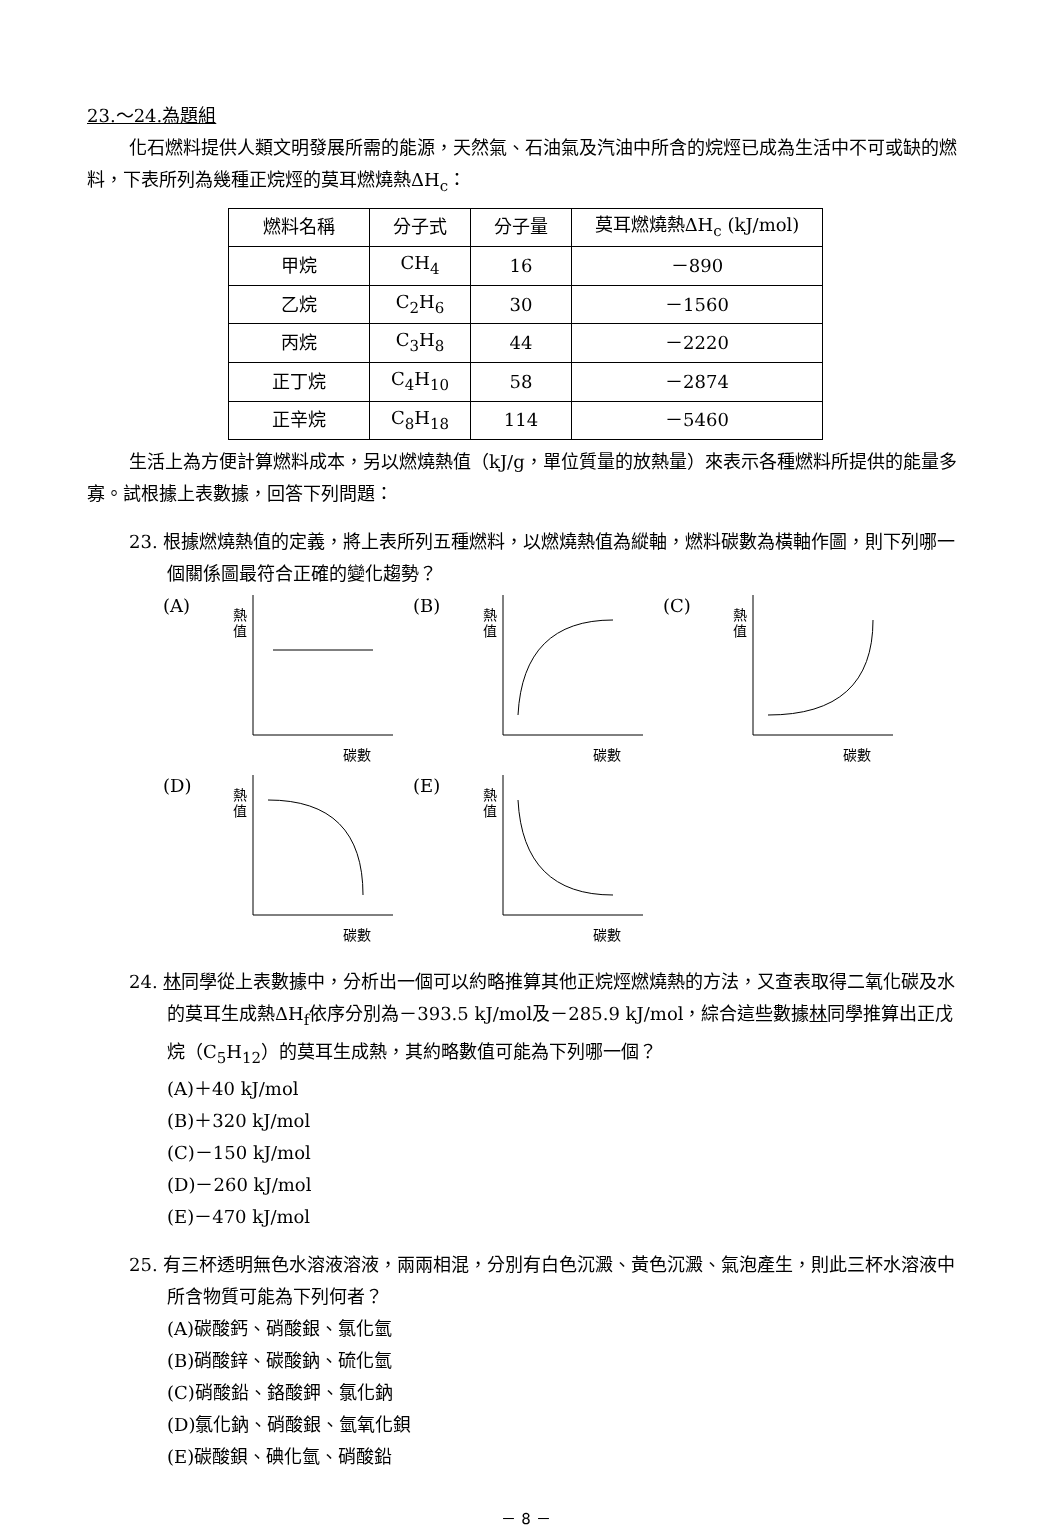23.～24.為題組
化石燃料提供人類文明發展所需的能源，天然氣、石油氣及汽油中所含的烷烴已成為生活中不可或缺的燃料，下表所列為幾種正烷烴的莫耳燃燒熱ΔH<sub>c</sub>：
| 燃料名稱 | 分子式 | 分子量 | 莫耳燃燒熱ΔH<sub>c</sub> (kJ/mol) |
| 甲烷 | CH<sub>4</sub> | 16 | －890 |
| 乙烷 | C<sub>2</sub>H<sub>6</sub> | 30 | －1560 |
| 丙烷 | C<sub>3</sub>H<sub>8</sub> | 44 | －2220 |
| 正丁烷 | C<sub>4</sub>H<sub>10</sub> | 58 | －2874 |
| 正辛烷 | C<sub>8</sub>H<sub>18</sub> | 114 | －5460 |
生活上為方便計算燃料成本，另以燃燒熱值（kJ/g，單位質量的放熱量）來表示各種燃料所提供的能量多寡。試根據上表數據，回答下列問題：
23. 根據燃燒熱值的定義，將上表所列五種燃料，以燃燒熱值為縱軸，燃料碳數為橫軸作圖，則下列哪一個關係圖最符合正確的變化趨勢？
(A)
熱
值
碳數
(B)
熱
值
碳數
(C)
熱
值
碳數
(D)
熱
值
碳數
(E)
熱
值
碳數
24. 林同學從上表數據中，分析出一個可以約略推算其他正烷烴燃燒熱的方法，又查表取得二氧化碳及水的莫耳生成熱ΔH<sub>f</sub>依序分別為－393.5 kJ/mol及－285.9 kJ/mol，綜合這些數據林同學推算出正戊烷（C<sub>5</sub>H<sub>12</sub>）的莫耳生成熱，其約略數值可能為下列哪一個？
(A)＋40 kJ/mol
(B)＋320 kJ/mol
(C)－150 kJ/mol
(D)－260 kJ/mol
(E)－470 kJ/mol
25. 有三杯透明無色水溶液溶液，兩兩相混，分別有白色沉澱、黃色沉澱、氣泡產生，則此三杯水溶液中所含物質可能為下列何者？
(A)碳酸鈣、硝酸銀、氯化氫
(B)硝酸鋅、碳酸鈉、硫化氫
(C)硝酸鉛、鉻酸鉀、氯化鈉
(D)氯化鈉、硝酸銀、氫氧化鋇
(E)碳酸鋇、碘化氫、硝酸鉛
－ 8 －